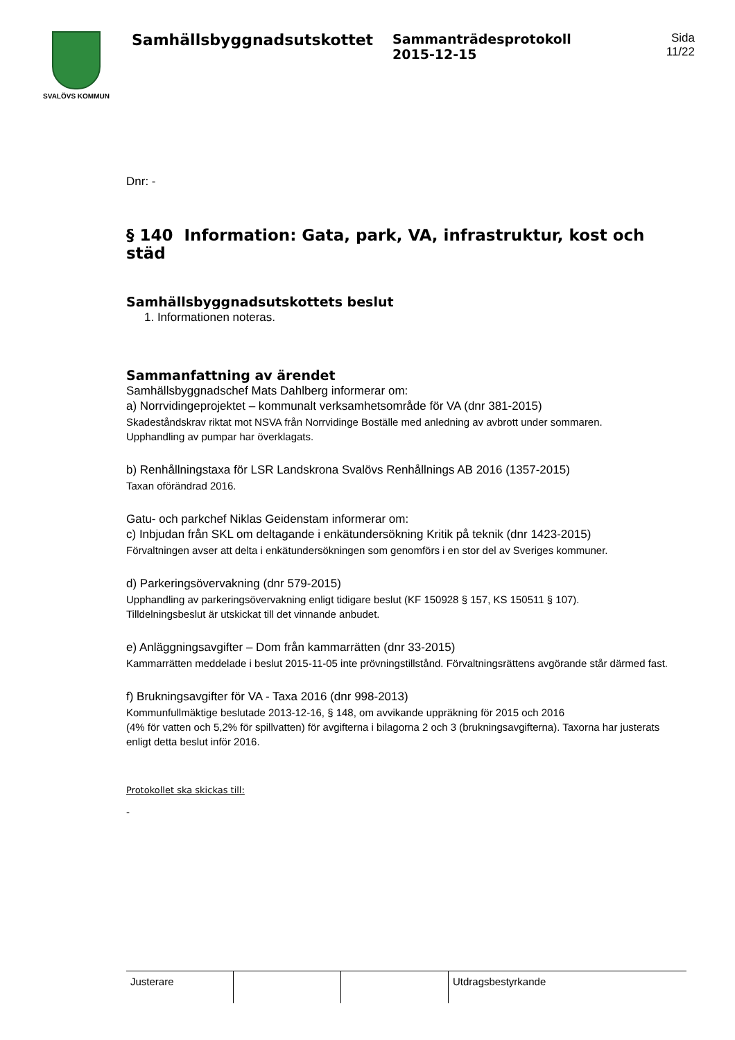SVALÖVS KOMMUN
Samhällsbyggnadsutskottet
Sammanträdesprotokoll
2015-12-15
Sida
11/22
Dnr: -
§ 140 Information: Gata, park, VA, infrastruktur, kost och städ
Samhällsbyggnadsutskottets beslut
1. Informationen noteras.
Sammanfattning av ärendet
Samhällsbyggnadschef Mats Dahlberg informerar om:
a) Norrvidingeprojektet – kommunalt verksamhetsområde för VA (dnr 381-2015)
Skadeståndskrav riktat mot NSVA från Norrvidinge Boställe med anledning av avbrott under sommaren.
Upphandling av pumpar har överklagats.
b) Renhållningstaxa för LSR Landskrona Svalövs Renhållnings AB 2016 (1357-2015)
Taxan oförändrad 2016.
Gatu- och parkchef Niklas Geidenstam informerar om:
c) Inbjudan från SKL om deltagande i enkätundersökning Kritik på teknik (dnr 1423-2015)
Förvaltningen avser att delta i enkätundersökningen som genomförs i en stor del av Sveriges kommuner.
d) Parkeringsövervakning (dnr 579-2015)
Upphandling av parkeringsövervakning enligt tidigare beslut (KF 150928 § 157, KS 150511 § 107).
Tilldelningsbeslut är utskickat till det vinnande anbudet.
e) Anläggningsavgifter – Dom från kammarrätten (dnr 33-2015)
Kammarrätten meddelade i beslut 2015-11-05 inte prövningstillstånd. Förvaltningsrättens avgörande står därmed fast.
f) Brukningsavgifter för VA - Taxa 2016 (dnr 998-2013)
Kommunfullmäktige beslutade 2013-12-16, § 148, om avvikande uppräkning för 2015 och 2016
(4% för vatten och 5,2% för spillvatten) för avgifterna i bilagorna 2 och 3 (brukningsavgifterna). Taxorna har justerats enligt detta beslut inför 2016.
Protokollet ska skickas till:
-
| Justerare | | | Utdragsbestyrkande |